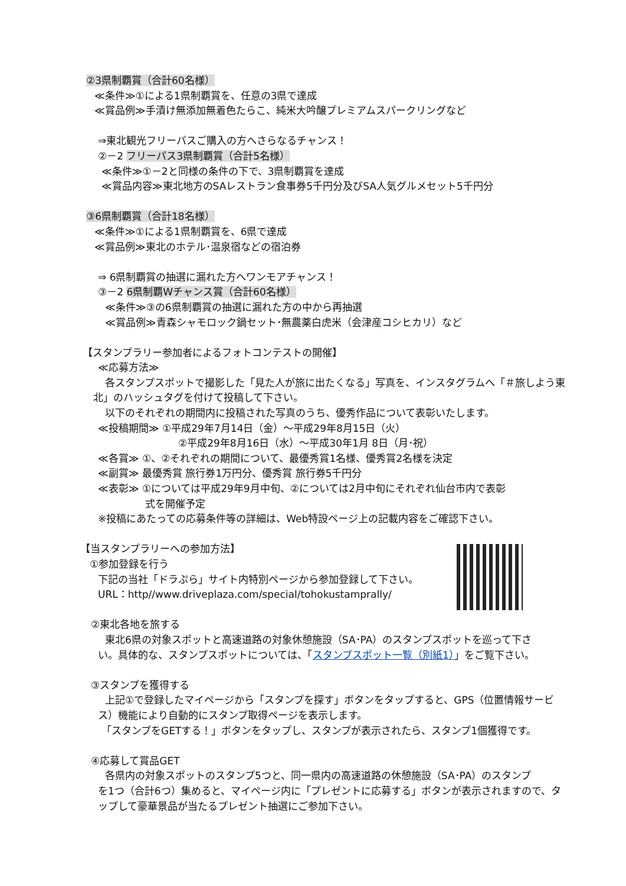②3県制覇賞（合計60名様）
≪条件≫①による1県制覇賞を、任意の3県で達成
≪賞品例≫手漬け無添加無着色たらこ、純米大吟醸プレミアムスパークリングなど
⇒東北観光フリーパスご購入の方へさらなるチャンス！
②－2 フリーパス3県制覇賞（合計5名様）
≪条件≫①－2と同様の条件の下で、3県制覇賞を達成
≪賞品内容≫東北地方のSAレストラン食事券5千円分及びSA人気グルメセット5千円分
③6県制覇賞（合計18名様）
≪条件≫①による1県制覇賞を、6県で達成
≪賞品例≫東北のホテル･温泉宿などの宿泊券
⇒ 6県制覇賞の抽選に漏れた方へワンモアチャンス！
③－2 6県制覇Wチャンス賞（合計60名様）
≪条件≫③の6県制覇賞の抽選に漏れた方の中から再抽選
≪賞品例≫青森シャモロック鍋セット･無農薬白虎米（会津産コシヒカリ）など
【スタンプラリー参加者によるフォトコンテストの開催】
≪応募方法≫
各スタンプスポットで撮影した「見た人が旅に出たくなる」写真を、インスタグラムへ「＃旅しよう東
北」のハッシュタグを付けて投稿して下さい。
以下のそれぞれの期間内に投稿された写真のうち、優秀作品について表彰いたします。
≪投稿期間≫ ①平成29年7月14日（金）～平成29年8月15日（火）
②平成29年8月16日（水）～平成30年1月 8日（月･祝）
≪各賞≫ ①、②それぞれの期間について、最優秀賞1名様、優秀賞2名様を決定
≪副賞≫ 最優秀賞 旅行券1万円分、優秀賞 旅行券5千円分
≪表彰≫ ①については平成29年9月中旬、②については2月中旬にそれぞれ仙台市内で表彰
式を開催予定
※投稿にあたっての応募条件等の詳細は、Web特設ページ上の記載内容をご確認下さい。
【当スタンプラリーへの参加方法】
①参加登録を行う
下記の当社「ドラぷら」サイト内特別ページから参加登録して下さい。
URL：http//www.driveplaza.com/special/tohokustamprally/
②東北各地を旅する
東北6県の対象スポットと高速道路の対象休憩施設（SA･PA）のスタンプスポットを巡って下さ
い。具体的な、スタンプスポットについては、「スタンプスポット一覧（別紙1）」をご覧下さい。
③スタンプを獲得する
上記①で登録したマイページから「スタンプを探す」ボタンをタップすると、GPS（位置情報サービ
ス）機能により自動的にスタンプ取得ページを表示します。
「スタンプをGETする！」ボタンをタップし、スタンプが表示されたら、スタンプ1個獲得です。
④応募して賞品GET
各県内の対象スポットのスタンプ5つと、同一県内の高速道路の休憩施設（SA･PA）のスタンプ
を1つ（合計6つ）集めると、マイページ内に「プレゼントに応募する」ボタンが表示されますので、タ
ップして豪華景品が当たるプレゼント抽選にご参加下さい。